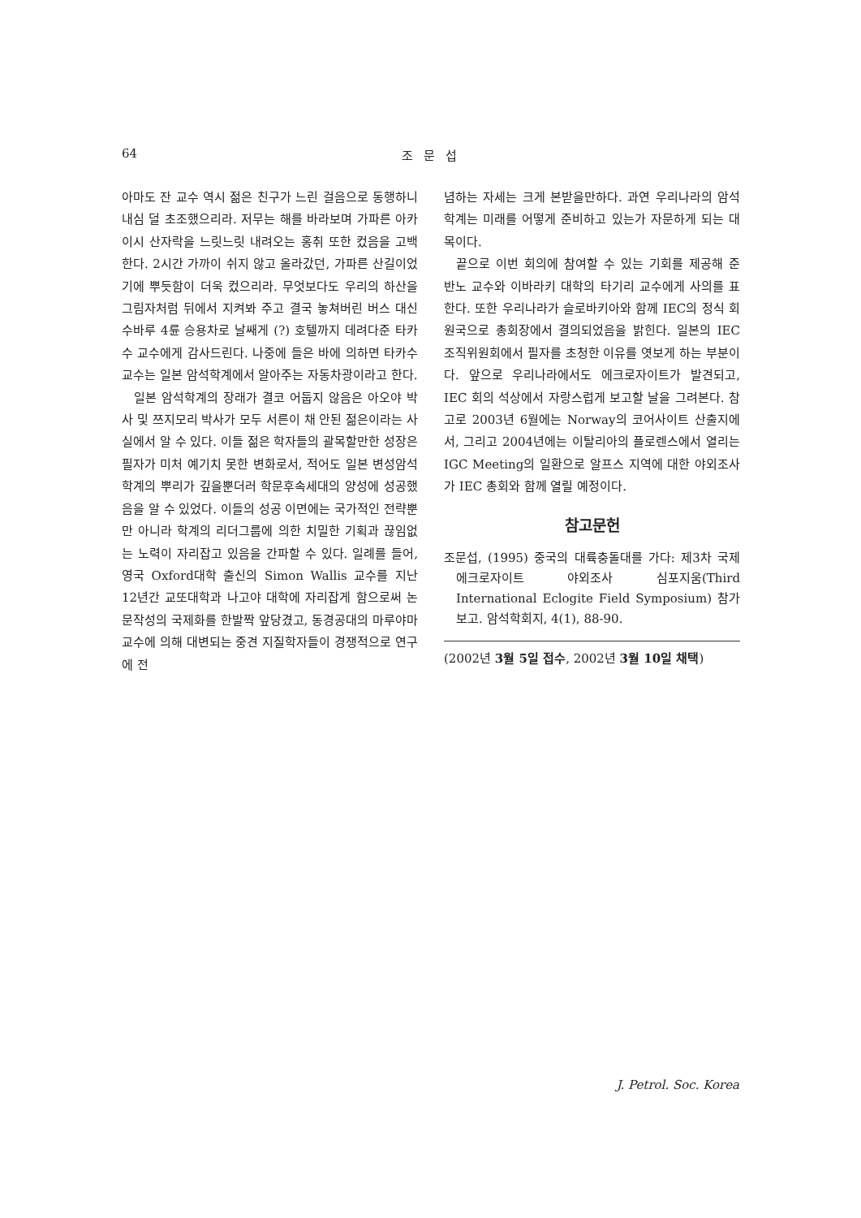64 조 문 섭
아마도 잔 교수 역시 젊은 친구가 느린 걸음으로 동행하니 내심 덜 초조했으리라. 저무는 해를 바라보며 가파른 아카이시 산자락을 느릿느릿 내려오는 홍취 또한 컸음을 고백한다. 2시간 가까이 쉬지 않고 올라갔던, 가파른 산길이었기에 뿌듯함이 더욱 컸으리라. 무엇보다도 우리의 하산을 그림자처럼 뒤에서 지켜봐 주고 결국 놓쳐버린 버스 대신 수바루 4륜 승용차로 날쌔게 (?) 호텔까지 데려다준 타카수 교수에게 감사드린다. 나중에 들은 바에 의하면 타카수 교수는 일본 암석학계에서 알아주는 자동차광이라고 한다.
일본 암석학계의 장래가 결코 어둡지 않음은 아오야 박사 및 쯔지모리 박사가 모두 서른이 채 안된 젊은이라는 사실에서 알 수 있다. 이들 젊은 학자들의 괄목할만한 성장은 필자가 미처 예기치 못한 변화로서, 적어도 일본 변성암석학계의 뿌리가 깊을뿐더러 학문후속세대의 양성에 성공했음을 알 수 있었다. 이들의 성공 이면에는 국가적인 전략뿐만 아니라 학계의 리더그룹에 의한 치밀한 기획과 끊임없는 노력이 자리잡고 있음을 간파할 수 있다. 일례를 들어, 영국 Oxford대학 출신의 Simon Wallis 교수를 지난 12년간 교또대학과 나고야 대학에 자리잡게 함으로써 논문작성의 국제화를 한발짝 앞당겼고, 동경공대의 마루야마 교수에 의해 대변되는 중견 지질학자들이 경쟁적으로 연구에 전
념하는 자세는 크게 본받을만하다. 과연 우리나라의 암석학계는 미래를 어떻게 준비하고 있는가 자문하게 되는 대목이다.
끝으로 이번 회의에 참여할 수 있는 기회를 제공해 준 반노 교수와 이바라키 대학의 타기리 교수에게 사의를 표한다. 또한 우리나라가 슬로바키아와 함께 IEC의 정식 회원국으로 총회장에서 결의되었음을 밝힌다. 일본의 IEC 조직위원회에서 필자를 초청한 이유를 엿보게 하는 부분이다. 앞으로 우리나라에서도 에크로자이트가 발견되고, IEC 회의 석상에서 자랑스럽게 보고할 날을 그려본다. 참고로 2003년 6월에는 Norway의 코어사이트 산출지에서, 그리고 2004년에는 이탈리아의 플로렌스에서 열리는 IGC Meeting의 일환으로 알프스 지역에 대한 야외조사가 IEC 총회와 함께 열릴 예정이다.
참고문헌
조문섭, (1995) 중국의 대륙충돌대를 가다: 제3차 국제 에크로자이트 야외조사 심포지움(Third International Eclogite Field Symposium) 참가 보고. 암석학회지, 4(1), 88-90.
(2002년 3월 5일 접수, 2002년 3월 10일 채택)
J. Petrol. Soc. Korea